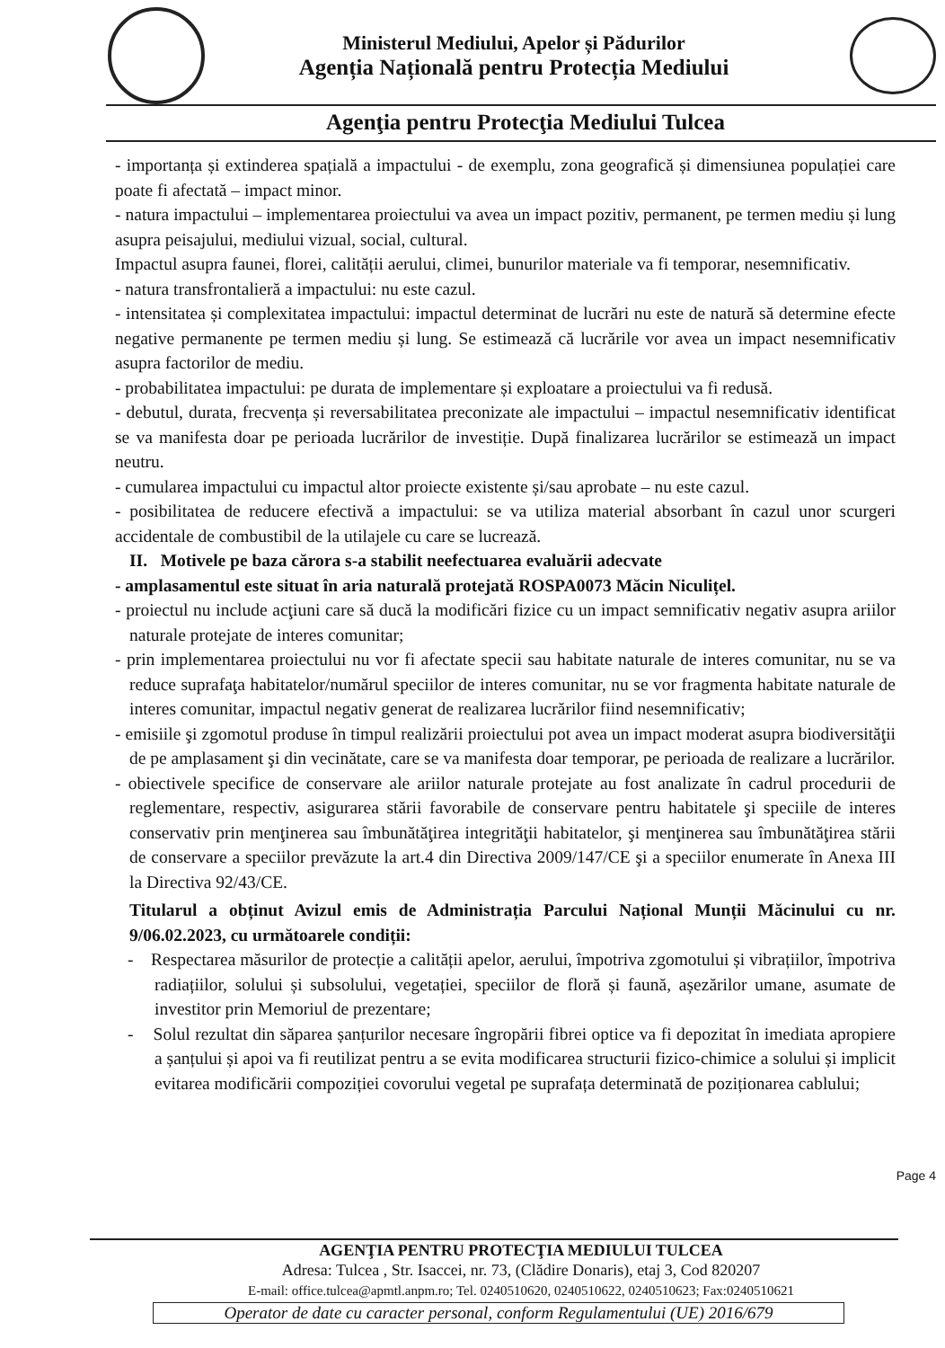Ministerul Mediului, Apelor și Pădurilor
Agenția Națională pentru Protecția Mediului
Agenţia pentru Protecţia Mediului Tulcea
- importanța și extinderea spațială a impactului - de exemplu, zona geografică și dimensiunea populației care poate fi afectată – impact minor.
- natura impactului – implementarea proiectului va avea un impact pozitiv, permanent, pe termen mediu și lung asupra peisajului, mediului vizual, social, cultural.
Impactul asupra faunei, florei, calității aerului, climei, bunurilor materiale va fi temporar, nesemnificativ.
- natura transfrontalieră a impactului: nu este cazul.
- intensitatea și complexitatea impactului: impactul determinat de lucrări nu este de natură să determine efecte negative permanente pe termen mediu și lung. Se estimează că lucrările vor avea un impact nesemnificativ asupra factorilor de mediu.
- probabilitatea impactului: pe durata de implementare și exploatare a proiectului va fi redusă.
- debutul, durata, frecvența și reversabilitatea preconizate ale impactului – impactul nesemnificativ identificat se va manifesta doar pe perioada lucrărilor de investiție. După finalizarea lucrărilor se estimează un impact neutru.
- cumularea impactului cu impactul altor proiecte existente și/sau aprobate – nu este cazul.
- posibilitatea de reducere efectivă a impactului: se va utiliza material absorbant în cazul unor scurgeri accidentale de combustibil de la utilajele cu care se lucrează.
II. Motivele pe baza cărora s-a stabilit neefectuarea evaluării adecvate
- amplasamentul este situat în aria naturală protejată ROSPA0073 Măcin Niculițel.
- proiectul nu include acţiuni care să ducă la modificări fizice cu un impact semnificativ negativ asupra ariilor naturale protejate de interes comunitar;
- prin implementarea proiectului nu vor fi afectate specii sau habitate naturale de interes comunitar, nu se va reduce suprafaţa habitatelor/numărul speciilor de interes comunitar, nu se vor fragmenta habitate naturale de interes comunitar, impactul negativ generat de realizarea lucrărilor fiind nesemnificativ;
- emisiile şi zgomotul produse în timpul realizării proiectului pot avea un impact moderat asupra biodiversităţii de pe amplasament şi din vecinătate, care se va manifesta doar temporar, pe perioada de realizare a lucrărilor.
- obiectivele specifice de conservare ale ariilor naturale protejate au fost analizate în cadrul procedurii de reglementare, respectiv, asigurarea stării favorabile de conservare pentru habitatele şi speciile de interes conservativ prin menţinerea sau îmbunătăţirea integrităţii habitatelor, şi menţinerea sau îmbunătăţirea stării de conservare a speciilor prevăzute la art.4 din Directiva 2009/147/CE şi a speciilor enumerate în Anexa III la Directiva 92/43/CE.
Titularul a obținut Avizul emis de Administrația Parcului Național Munții Măcinului cu nr. 9/06.02.2023, cu următoarele condiții:
- Respectarea măsurilor de protecție a calității apelor, aerului, împotriva zgomotului și vibrațiilor, împotriva radiațiilor, solului și subsolului, vegetației, speciilor de floră și faună, așezărilor umane, asumate de investitor prin Memoriul de prezentare;
- Solul rezultat din săparea șanțurilor necesare îngropării fibrei optice va fi depozitat în imediata apropiere a șanțului și apoi va fi reutilizat pentru a se evita modificarea structurii fizico-chimice a solului și implicit evitarea modificării compoziției covorului vegetal pe suprafața determinată de poziționarea cablului;
Page 4
AGENŢIA PENTRU PROTECŢIA MEDIULUI TULCEA
Adresa: Tulcea , Str. Isaccei, nr. 73, (Clădire Donaris), etaj 3, Cod 820207
E-mail: office.tulcea@apmtl.anpm.ro; Tel. 0240510620, 0240510622, 0240510623; Fax:0240510621
Operator de date cu caracter personal, conform Regulamentului (UE) 2016/679